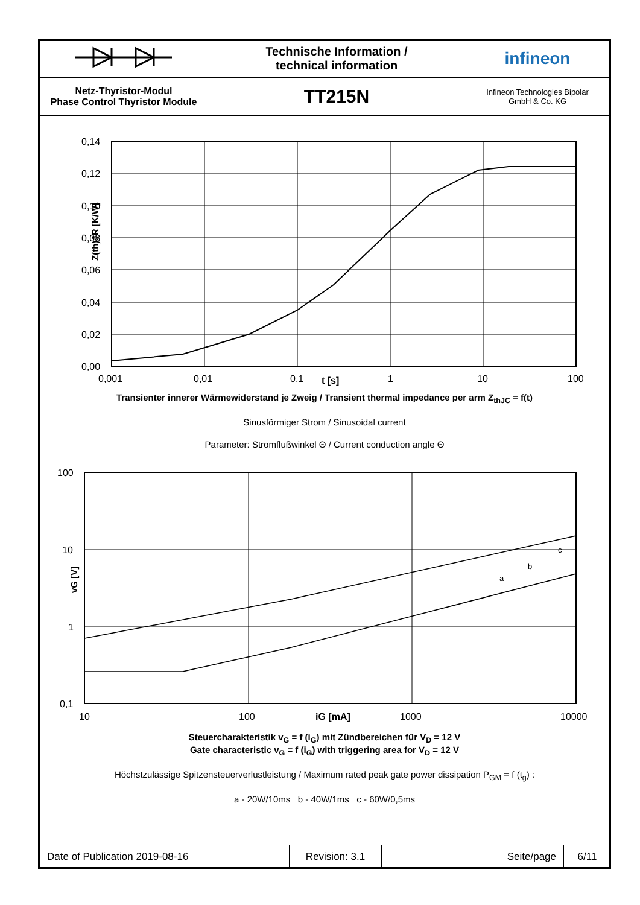| | Technische Information / technical information | infineon |
| Netz-Thyristor-Modul Phase Control Thyristor Module | TT215N | Infineon Technologies Bipolar GmbH & Co. KG |
Z(th)JR [K/W]
0,14
0,12
0,10
0,08
0,06
0,04
0,02
0,00
0,001
0,01
0,1
t [s]
1
10
100
Transienter innerer Wärmewiderstand je Zweig / Transient thermal impedance per arm Z<sub>thJC</sub> = f(t)
Sinusförmiger Strom / Sinusoidal current
Parameter: Stromflußwinkel Θ / Current conduction angle Θ
vG [V]
a
b
c
100
10
1
0,1
10
100
iG [mA]
1000
10000
Steuercharakteristik v<sub>G</sub> = f (i<sub>G</sub>) mit Zündbereichen für V<sub>D</sub> = 12 V
Gate characteristic v<sub>G</sub> = f (i<sub>G</sub>) with triggering area for V<sub>D</sub> = 12 V
Höchstzulässige Spitzensteuerverlustleistung / Maximum rated peak gate power dissipation P<sub>GM</sub> = f (t<sub>g</sub>) :
a - 20W/10ms b - 40W/1ms c - 60W/0,5ms
| Date of Publication 2019-08-16 | Revision: 3.1 | Seite/page | 6/11 |